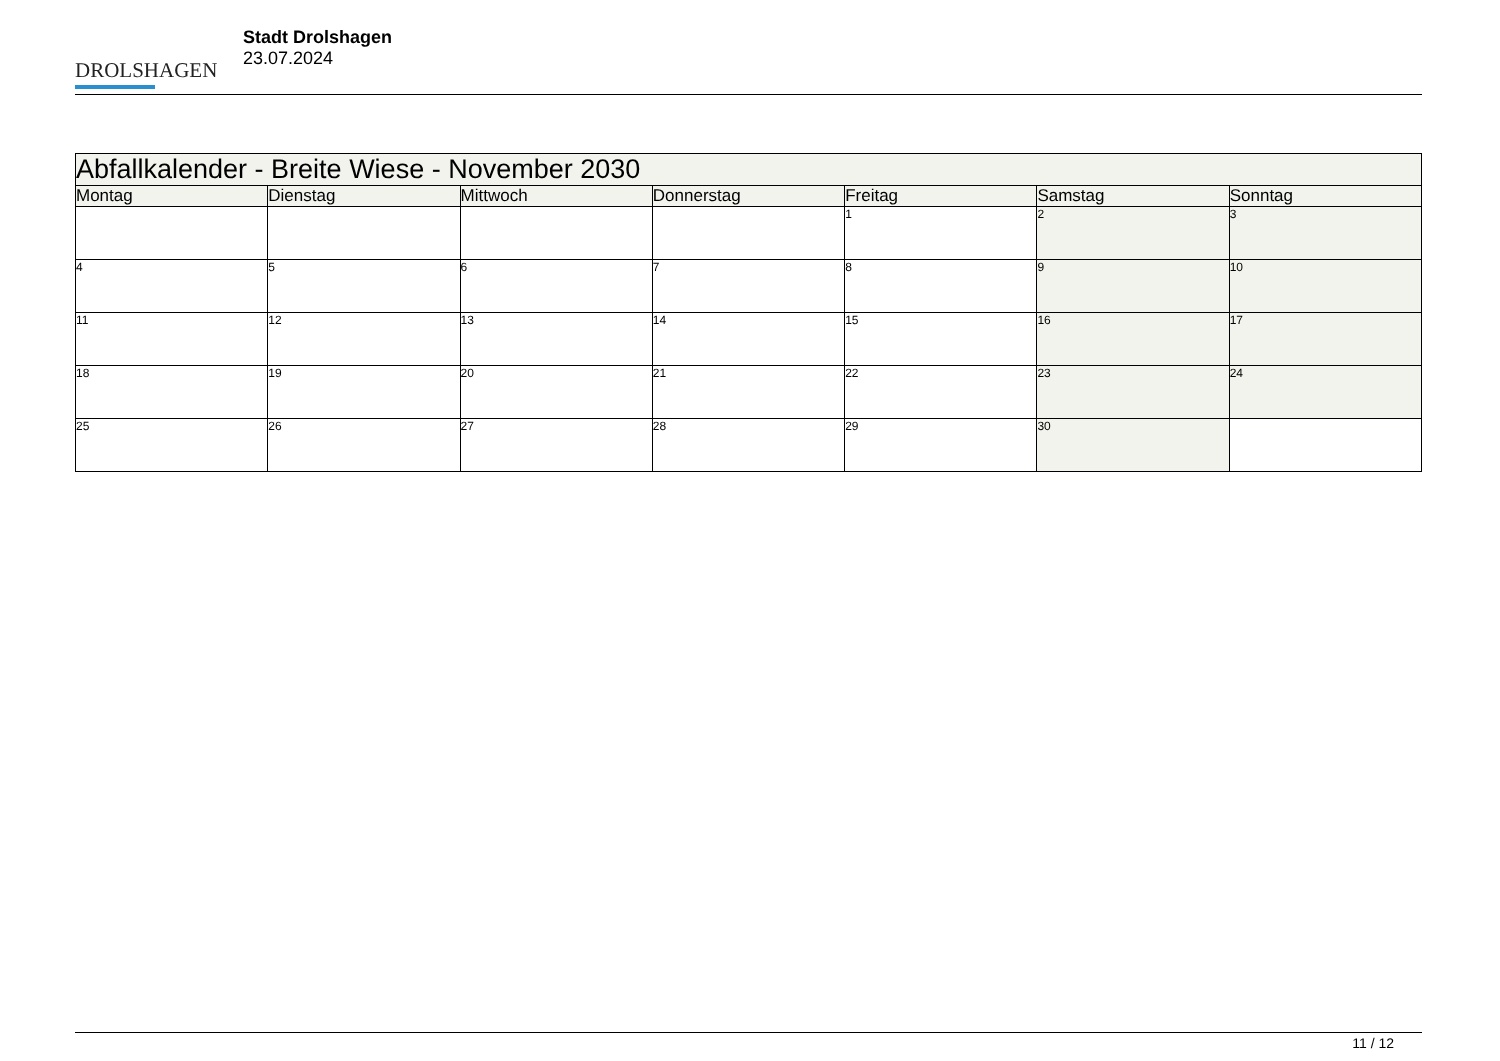DROLSHAGEN
Stadt Drolshagen
23.07.2024
| Abfallkalender - Breite Wiese - November 2030 | | | | | | |
| --- | --- | --- | --- | --- | --- | --- |
| Montag | Dienstag | Mittwoch | Donnerstag | Freitag | Samstag | Sonntag |
| | | | | 1 | 2 | 3 |
| 4 | 5 | 6 | 7 | 8 | 9 | 10 |
| 11 | 12 | 13 | 14 | 15 | 16 | 17 |
| 18 | 19 | 20 | 21 | 22 | 23 | 24 |
| 25 | 26 | 27 | 28 | 29 | 30 | |
11 / 12